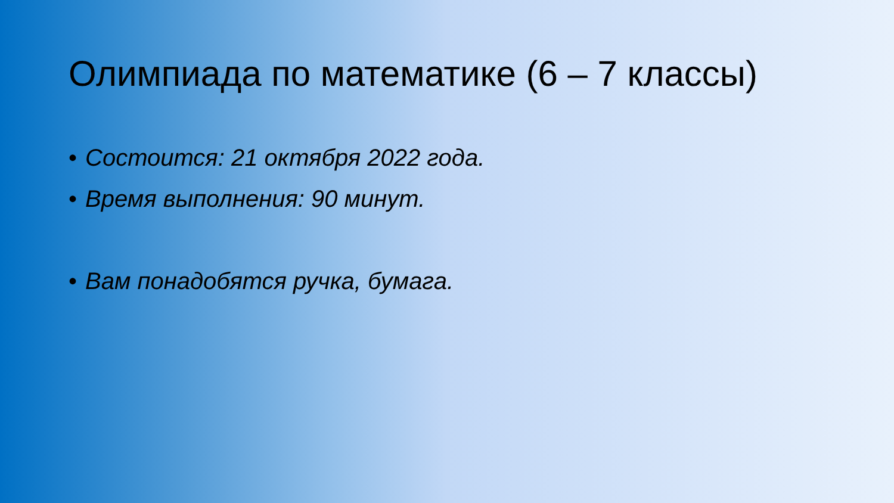Олимпиада по математике (6 – 7 классы)
• Состоится: 21 октября 2022 года.
• Время выполнения: 90 минут.
• Вам понадобятся ручка, бумага.